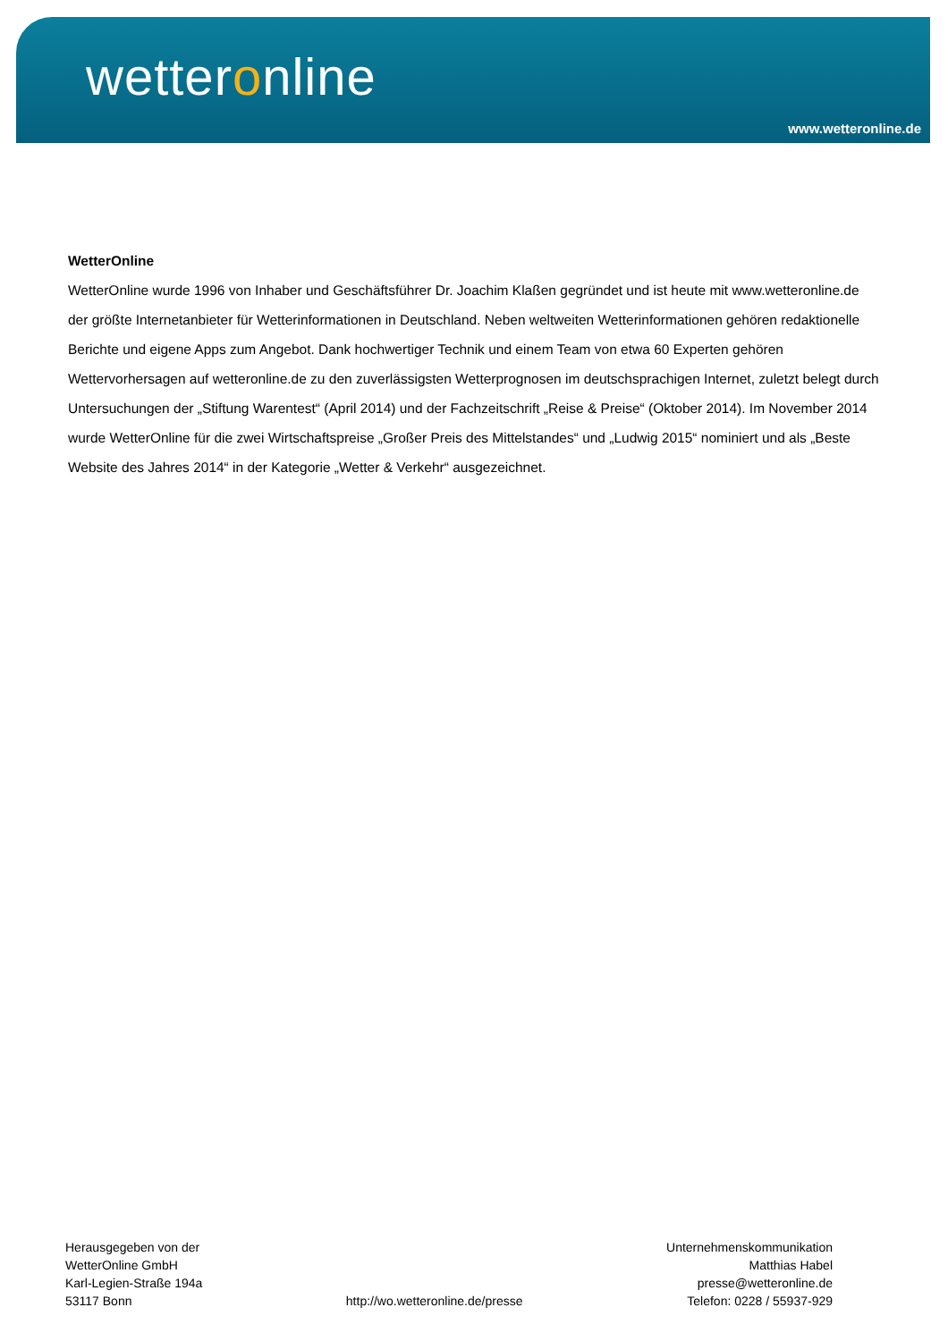wetteronline
www.wetteronline.de
WetterOnline
WetterOnline wurde 1996 von Inhaber und Geschäftsführer Dr. Joachim Klaßen gegründet und ist heute mit www.wetteronline.de der größte Internetanbieter für Wetterinformationen in Deutschland. Neben weltweiten Wetterinformationen gehören redaktionelle Berichte und eigene Apps zum Angebot. Dank hochwertiger Technik und einem Team von etwa 60 Experten gehören Wettervorhersagen auf wetteronline.de zu den zuverlässigsten Wetterprognosen im deutschsprachigen Internet, zuletzt belegt durch Untersuchungen der „Stiftung Warentest“ (April 2014) und der Fachzeitschrift „Reise & Preise“ (Oktober 2014). Im November 2014 wurde WetterOnline für die zwei Wirtschaftspreise „Großer Preis des Mittelstandes“ und „Ludwig 2015“ nominiert und als „Beste Website des Jahres 2014“ in der Kategorie „Wetter & Verkehr“ ausgezeichnet.
Herausgegeben von der
WetterOnline GmbH
Karl-Legien-Straße 194a
53117 Bonn
http://wo.wetteronline.de/presse
Unternehmenskommunikation
Matthias Habel
presse@wetteronline.de
Telefon: 0228 / 55937-929